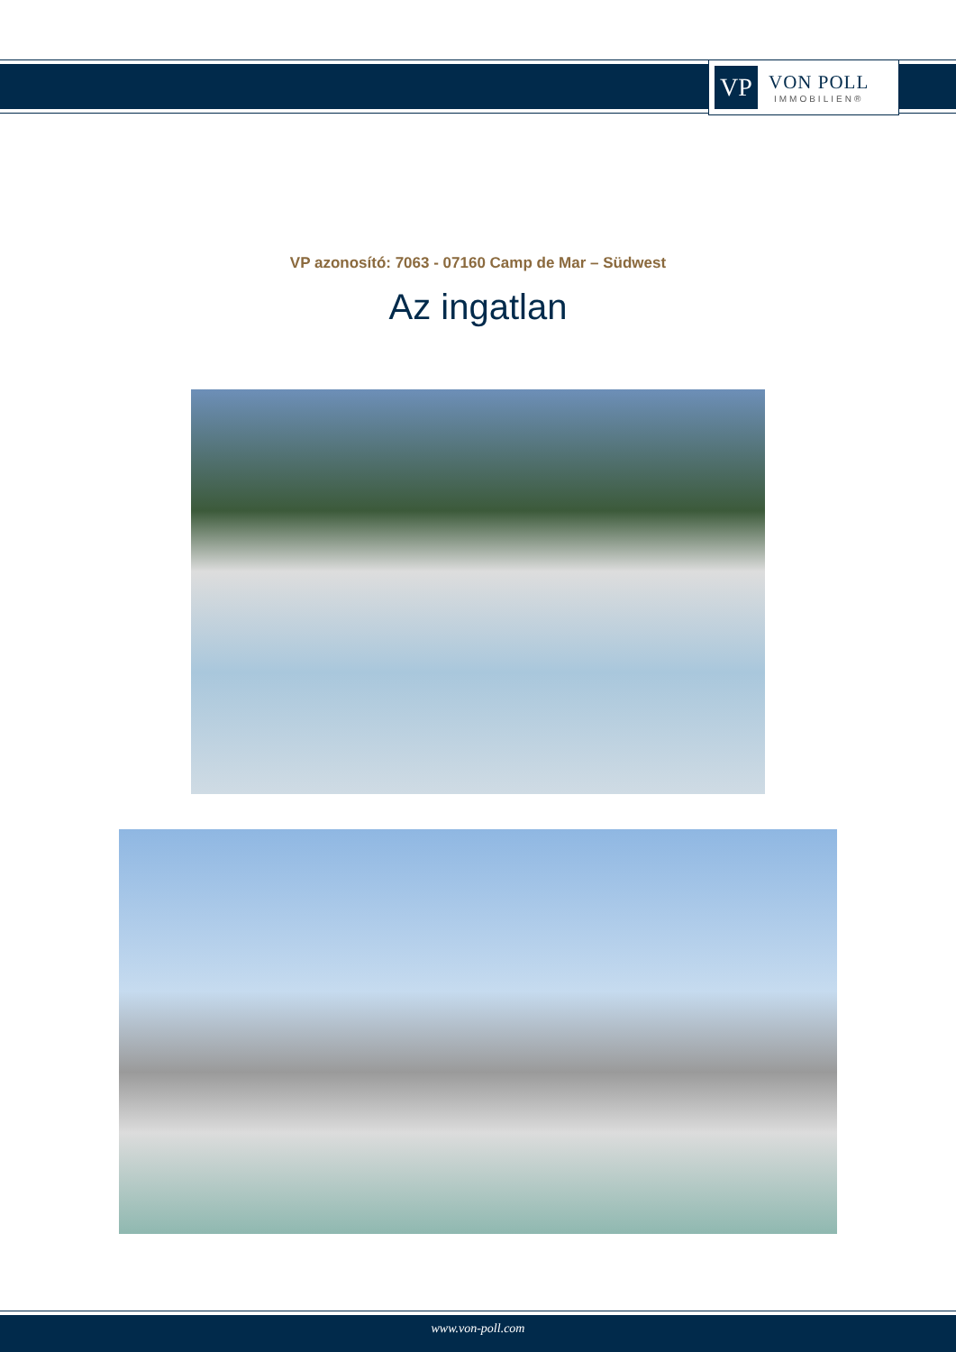VP
VON POLL
IMMOBILIEN®
VP azonosító: 7063 - 07160 Camp de Mar – Südwest
Az ingatlan
www.von-poll.com